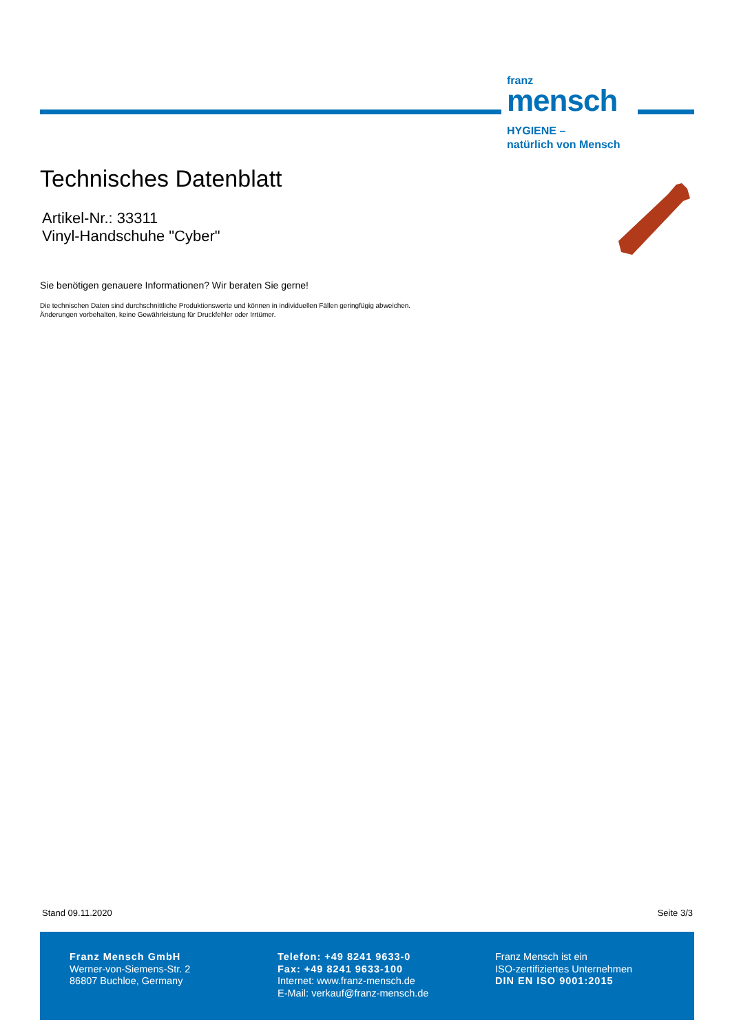franz
mensch
HYGIENE –
natürlich von Mensch
Technisches Datenblatt
Artikel-Nr.: 33311
Vinyl-Handschuhe "Cyber"
Sie benötigen genauere Informationen? Wir beraten Sie gerne!
Die technischen Daten sind durchschnittliche Produktionswerte und können in individuellen Fällen geringfügig abweichen.
Änderungen vorbehalten, keine Gewährleistung für Druckfehler oder Irrtümer.
Stand 09.11.2020 Seite 3/3
Franz Mensch GmbH
Werner-von-Siemens-Str. 2
86807 Buchloe, Germany
Telefon: +49 8241 9633-0
Fax: +49 8241 9633-100
Internet: www.franz-mensch.de
E-Mail: verkauf@franz-mensch.de
Franz Mensch ist ein
ISO-zertifiziertes Unternehmen
DIN EN ISO 9001:2015